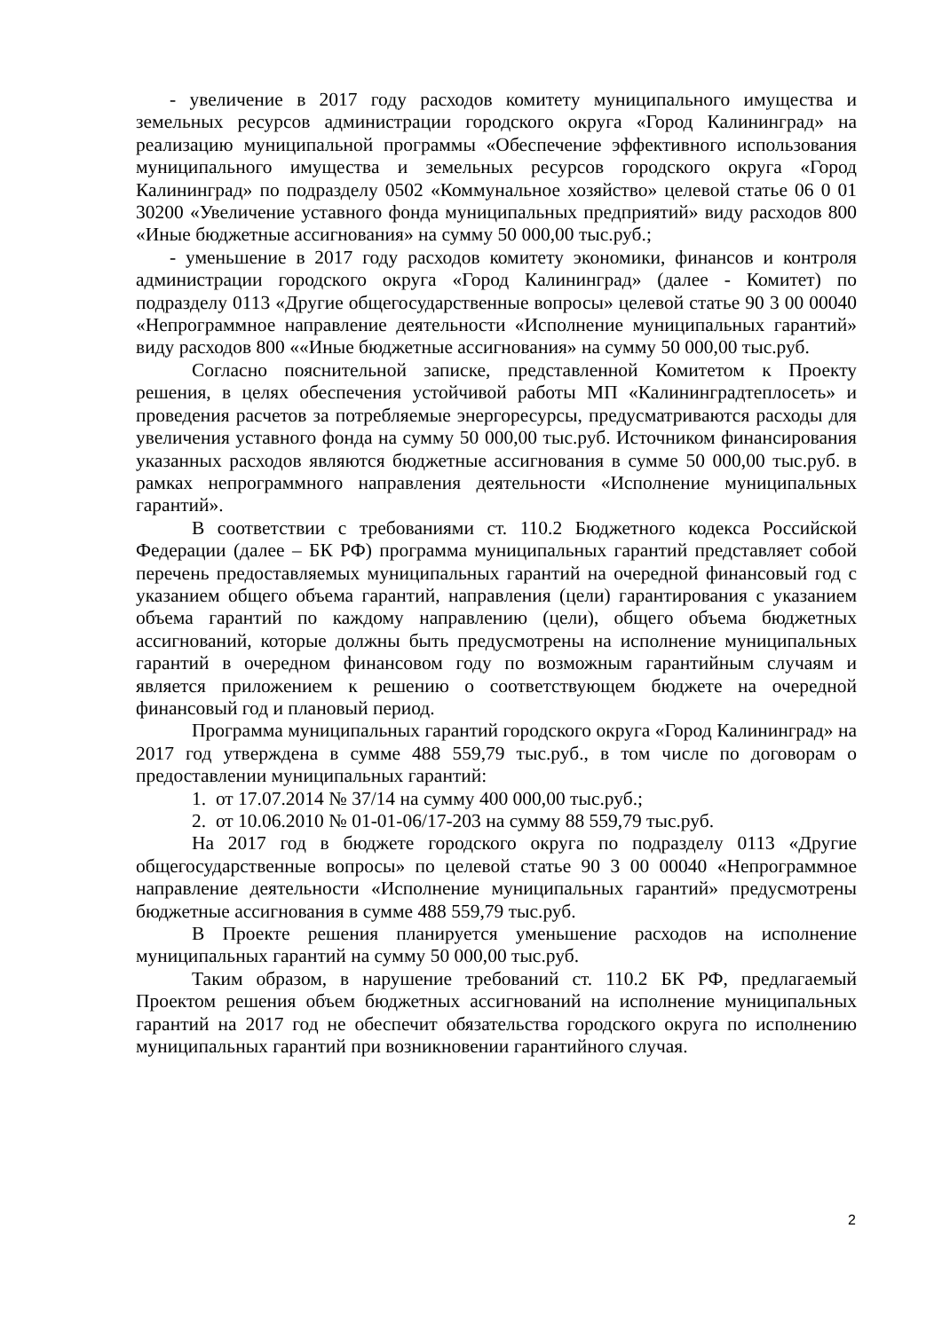- увеличение в 2017 году расходов комитету муниципального имущества и земельных ресурсов администрации городского округа «Город Калининград» на реализацию муниципальной программы «Обеспечение эффективного использования муниципального имущества и земельных ресурсов городского округа «Город Калининград» по подразделу 0502 «Коммунальное хозяйство» целевой статье 06 0 01 30200 «Увеличение уставного фонда муниципальных предприятий» виду расходов 800 «Иные бюджетные ассигнования» на сумму 50 000,00 тыс.руб.;
- уменьшение в 2017 году расходов комитету экономики, финансов и контроля администрации городского округа «Город Калининград» (далее - Комитет) по подразделу 0113 «Другие общегосударственные вопросы» целевой статье 90 3 00 00040 «Непрограммное направление деятельности «Исполнение муниципальных гарантий» виду расходов 800 ««Иные бюджетные ассигнования» на сумму 50 000,00 тыс.руб.
Согласно пояснительной записке, представленной Комитетом к Проекту решения, в целях обеспечения устойчивой работы МП «Калининградтеплосеть» и проведения расчетов за потребляемые энергоресурсы, предусматриваются расходы для увеличения уставного фонда на сумму 50 000,00 тыс.руб. Источником финансирования указанных расходов являются бюджетные ассигнования в сумме 50 000,00 тыс.руб. в рамках непрограммного направления деятельности «Исполнение муниципальных гарантий».
В соответствии с требованиями ст. 110.2 Бюджетного кодекса Российской Федерации (далее – БК РФ) программа муниципальных гарантий представляет собой перечень предоставляемых муниципальных гарантий на очередной финансовый год с указанием общего объема гарантий, направления (цели) гарантирования с указанием объема гарантий по каждому направлению (цели), общего объема бюджетных ассигнований, которые должны быть предусмотрены на исполнение муниципальных гарантий в очередном финансовом году по возможным гарантийным случаям и является приложением к решению о соответствующем бюджете на очередной финансовый год и плановый период.
Программа муниципальных гарантий городского округа «Город Калининград» на 2017 год утверждена в сумме 488 559,79 тыс.руб., в том числе по договорам о предоставлении муниципальных гарантий:
1. от 17.07.2014 № 37/14 на сумму 400 000,00 тыс.руб.;
2. от 10.06.2010 № 01-01-06/17-203 на сумму 88 559,79 тыс.руб.
На 2017 год в бюджете городского округа по подразделу 0113 «Другие общегосударственные вопросы» по целевой статье 90 3 00 00040 «Непрограммное направление деятельности «Исполнение муниципальных гарантий» предусмотрены бюджетные ассигнования в сумме 488 559,79 тыс.руб.
В Проекте решения планируется уменьшение расходов на исполнение муниципальных гарантий на сумму 50 000,00 тыс.руб.
Таким образом, в нарушение требований ст. 110.2 БК РФ, предлагаемый Проектом решения объем бюджетных ассигнований на исполнение муниципальных гарантий на 2017 год не обеспечит обязательства городского округа по исполнению муниципальных гарантий при возникновении гарантийного случая.
2